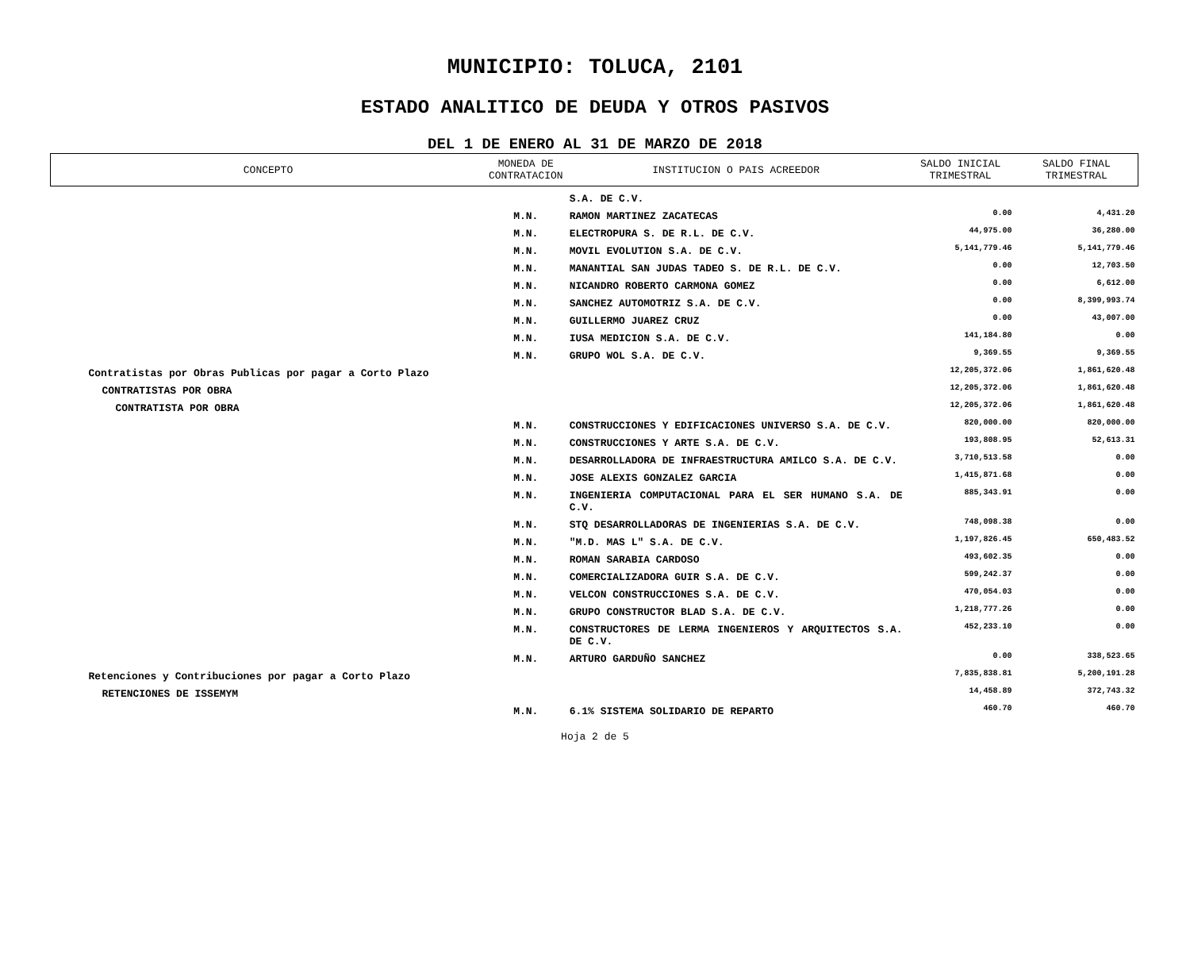MUNICIPIO: TOLUCA, 2101
ESTADO ANALITICO DE DEUDA Y OTROS PASIVOS
DEL 1 DE ENERO AL 31 DE MARZO DE 2018
| CONCEPTO | MONEDA DE CONTRATACION | INSTITUCION O PAIS ACREEDOR | SALDO INICIAL TRIMESTRAL | SALDO FINAL TRIMESTRAL |
| --- | --- | --- | --- | --- |
| | | S.A. DE C.V. | | |
| | M.N. | RAMON MARTINEZ ZACATECAS | 0.00 | 4,431.20 |
| | M.N. | ELECTROPURA S. DE R.L. DE C.V. | 44,975.00 | 36,280.00 |
| | M.N. | MOVIL EVOLUTION S.A. DE C.V. | 5,141,779.46 | 5,141,779.46 |
| | M.N. | MANANTIAL SAN JUDAS TADEO S. DE R.L. DE C.V. | 0.00 | 12,703.50 |
| | M.N. | NICANDRO ROBERTO CARMONA GOMEZ | 0.00 | 6,612.00 |
| | M.N. | SANCHEZ AUTOMOTRIZ S.A. DE C.V. | 0.00 | 8,399,993.74 |
| | M.N. | GUILLERMO JUAREZ CRUZ | 0.00 | 43,007.00 |
| | M.N. | IUSA MEDICION S.A. DE C.V. | 141,184.80 | 0.00 |
| | M.N. | GRUPO WOL S.A. DE C.V. | 9,369.55 | 9,369.55 |
| Contratistas por Obras Publicas por pagar a Corto Plazo | | | 12,205,372.06 | 1,861,620.48 |
| CONTRATISTAS POR OBRA | | | 12,205,372.06 | 1,861,620.48 |
| CONTRATISTA POR OBRA | | | 12,205,372.06 | 1,861,620.48 |
| | M.N. | CONSTRUCCIONES Y EDIFICACIONES UNIVERSO S.A. DE C.V. | 820,000.00 | 820,000.00 |
| | M.N. | CONSTRUCCIONES Y ARTE S.A. DE C.V. | 193,808.95 | 52,613.31 |
| | M.N. | DESARROLLADORA DE INFRAESTRUCTURA AMILCO S.A. DE C.V. | 3,710,513.58 | 0.00 |
| | M.N. | JOSE ALEXIS GONZALEZ GARCIA | 1,415,871.68 | 0.00 |
| | M.N. | INGENIERIA COMPUTACIONAL PARA EL SER HUMANO S.A. DE C.V. | 885,343.91 | 0.00 |
| | M.N. | STQ DESARROLLADORAS DE INGENIERIAS S.A. DE C.V. | 748,098.38 | 0.00 |
| | M.N. | "M.D. MAS L" S.A. DE C.V. | 1,197,826.45 | 650,483.52 |
| | M.N. | ROMAN SARABIA CARDOSO | 493,602.35 | 0.00 |
| | M.N. | COMERCIALIZADORA GUIR S.A. DE C.V. | 599,242.37 | 0.00 |
| | M.N. | VELCON CONSTRUCCIONES S.A. DE C.V. | 470,054.03 | 0.00 |
| | M.N. | GRUPO CONSTRUCTOR BLAD S.A. DE C.V. | 1,218,777.26 | 0.00 |
| | M.N. | CONSTRUCTORES DE LERMA INGENIEROS Y ARQUITECTOS S.A. DE C.V. | 452,233.10 | 0.00 |
| | M.N. | ARTURO GARDUÑO SANCHEZ | 0.00 | 338,523.65 |
| Retenciones y Contribuciones por pagar a Corto Plazo | | | 7,835,838.81 | 5,200,191.28 |
| RETENCIONES DE ISSEMYM | | | 14,458.89 | 372,743.32 |
| | M.N. | 6.1% SISTEMA SOLIDARIO DE REPARTO | 460.70 | 460.70 |
Hoja 2 de 5